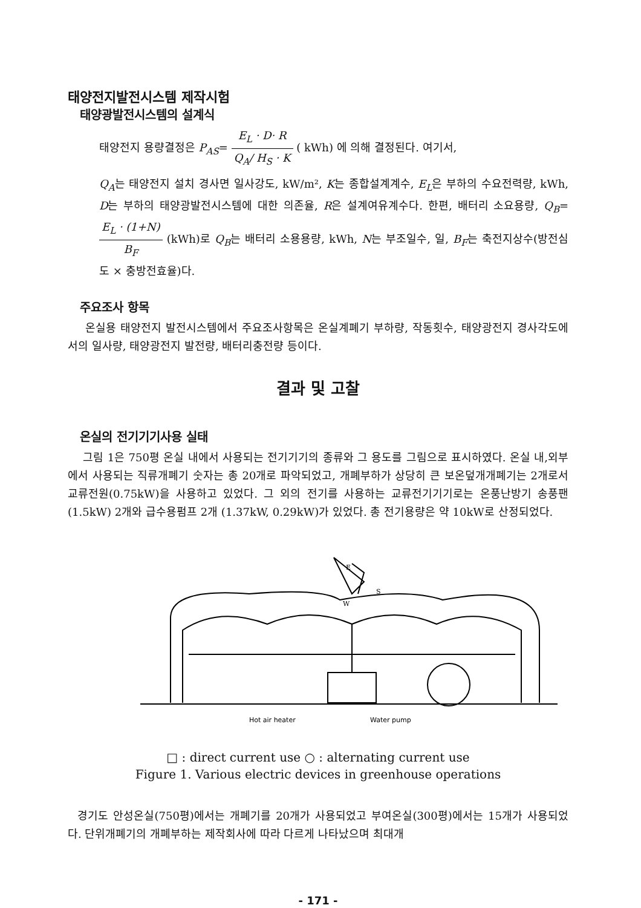태양전지발전시스템 제작시험
태양광발전시스템의 설계식
태양전지 용량결정은 P<sub>AS</sub>= E<sub>L</sub> · D· R Q<sub>A</sub>/ H<sub>S</sub> · K ( kWh) 에 의해 결정된다. 여기서,
Q<sub>A</sub>는 태양전지 설치 경사면 일사강도, kW/m², K는 종합설계계수, E<sub>L</sub>은 부하의 수요전력량, kWh, D는 부하의 태양광발전시스템에 대한 의존율, R은 설계여유계수다. 한편, 배터리 소요용량, Q<sub>B</sub>= E<sub>L</sub> · (1+N) B<sub>F</sub> (kWh)로 Q<sub>B</sub>는 배터리 소용용량, kWh, N는 부조일수, 일, B<sub>F</sub>는 축전지상수(방전심도 × 충방전효율)다.
주요조사 항목
온실용 태양전지 발전시스템에서 주요조사항목은 온실계폐기 부하량, 작동횟수, 태양광전지 경사각도에서의 일사량, 태양광전지 발전량, 배터리충전량 등이다.
결과 및 고찰
온실의 전기기기사용 실태
그림 1은 750평 온실 내에서 사용되는 전기기기의 종류와 그 용도를 그림으로 표시하였다. 온실 내,외부에서 사용되는 직류개폐기 숫자는 총 20개로 파악되었고, 개폐부하가 상당히 큰 보온덮개개폐기는 2개로서 교류전원(0.75kW)을 사용하고 있었다. 그 외의 전기를 사용하는 교류전기기기로는 온풍난방기 송풍팬 (1.5kW) 2개와 급수용펌프 2개 (1.37kW, 0.29kW)가 있었다. 총 전기용량은 약 10kW로 산정되었다.
Hot air heater
Water pump
E
W
S
□ : direct current use ○ : alternating current use
Figure 1. Various electric devices in greenhouse operations
경기도 안성온실(750평)에서는 개폐기를 20개가 사용되었고 부여온실(300평)에서는 15개가 사용되었다. 단위개폐기의 개폐부하는 제작회사에 따라 다르게 나타났으며 최대개
- 171 -